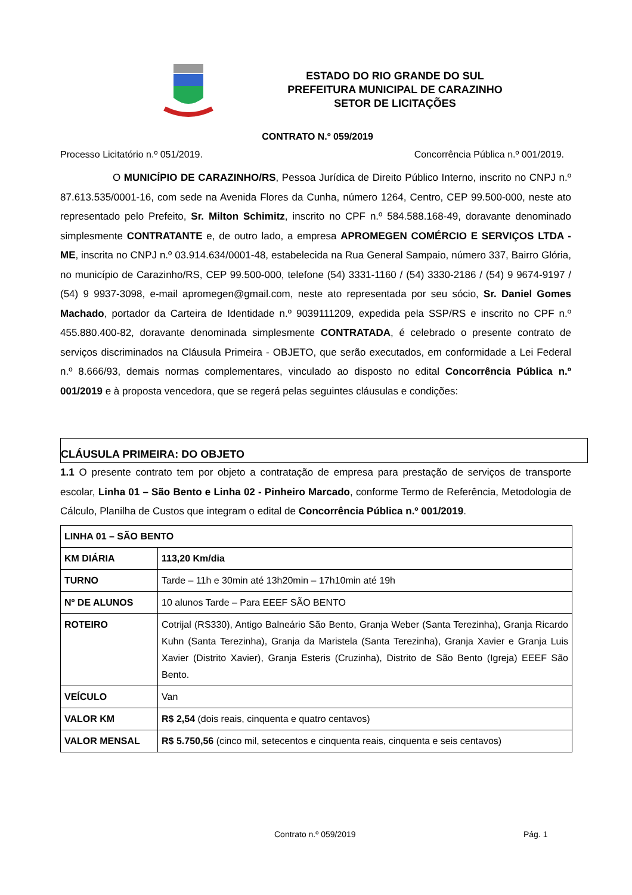ESTADO DO RIO GRANDE DO SUL
PREFEITURA MUNICIPAL DE CARAZINHO
SETOR DE LICITAÇÕES
CONTRATO N.º 059/2019
Processo Licitatório n.º 051/2019. Concorrência Pública n.º 001/2019.
O MUNICÍPIO DE CARAZINHO/RS, Pessoa Jurídica de Direito Público Interno, inscrito no CNPJ n.º 87.613.535/0001-16, com sede na Avenida Flores da Cunha, número 1264, Centro, CEP 99.500-000, neste ato representado pelo Prefeito, Sr. Milton Schimitz, inscrito no CPF n.º 584.588.168-49, doravante denominado simplesmente CONTRATANTE e, de outro lado, a empresa APROMEGEN COMÉRCIO E SERVIÇOS LTDA - ME, inscrita no CNPJ n.º 03.914.634/0001-48, estabelecida na Rua General Sampaio, número 337, Bairro Glória, no município de Carazinho/RS, CEP 99.500-000, telefone (54) 3331-1160 / (54) 3330-2186 / (54) 9 9674-9197 / (54) 9 9937-3098, e-mail apromegen@gmail.com, neste ato representada por seu sócio, Sr. Daniel Gomes Machado, portador da Carteira de Identidade n.º 9039111209, expedida pela SSP/RS e inscrito no CPF n.º 455.880.400-82, doravante denominada simplesmente CONTRATADA, é celebrado o presente contrato de serviços discriminados na Cláusula Primeira - OBJETO, que serão executados, em conformidade a Lei Federal n.º 8.666/93, demais normas complementares, vinculado ao disposto no edital Concorrência Pública n.º 001/2019 e à proposta vencedora, que se regerá pelas seguintes cláusulas e condições:
CLÁUSULA PRIMEIRA: DO OBJETO
1.1 O presente contrato tem por objeto a contratação de empresa para prestação de serviços de transporte escolar, Linha 01 – São Bento e Linha 02 - Pinheiro Marcado, conforme Termo de Referência, Metodologia de Cálculo, Planilha de Custos que integram o edital de Concorrência Pública n.º 001/2019.
| LINHA 01 – SÃO BENTO | |
| KM DIÁRIA | 113,20 Km/dia |
| TURNO | Tarde – 11h e 30min até 13h20min – 17h10min até 19h |
| Nº DE ALUNOS | 10 alunos Tarde – Para EEEF SÃO BENTO |
| ROTEIRO | Cotrijal (RS330), Antigo Balneário São Bento, Granja Weber (Santa Terezinha), Granja Ricardo Kuhn (Santa Terezinha), Granja da Maristela (Santa Terezinha), Granja Xavier e Granja Luis Xavier (Distrito Xavier), Granja Esteris (Cruzinha), Distrito de São Bento (Igreja) EEEF São Bento. |
| VEÍCULO | Van |
| VALOR KM | R$ 2,54 (dois reais, cinquenta e quatro centavos) |
| VALOR MENSAL | R$ 5.750,56 (cinco mil, setecentos e cinquenta reais, cinquenta e seis centavos) |
Contrato n.º 059/2019 Pág. 1